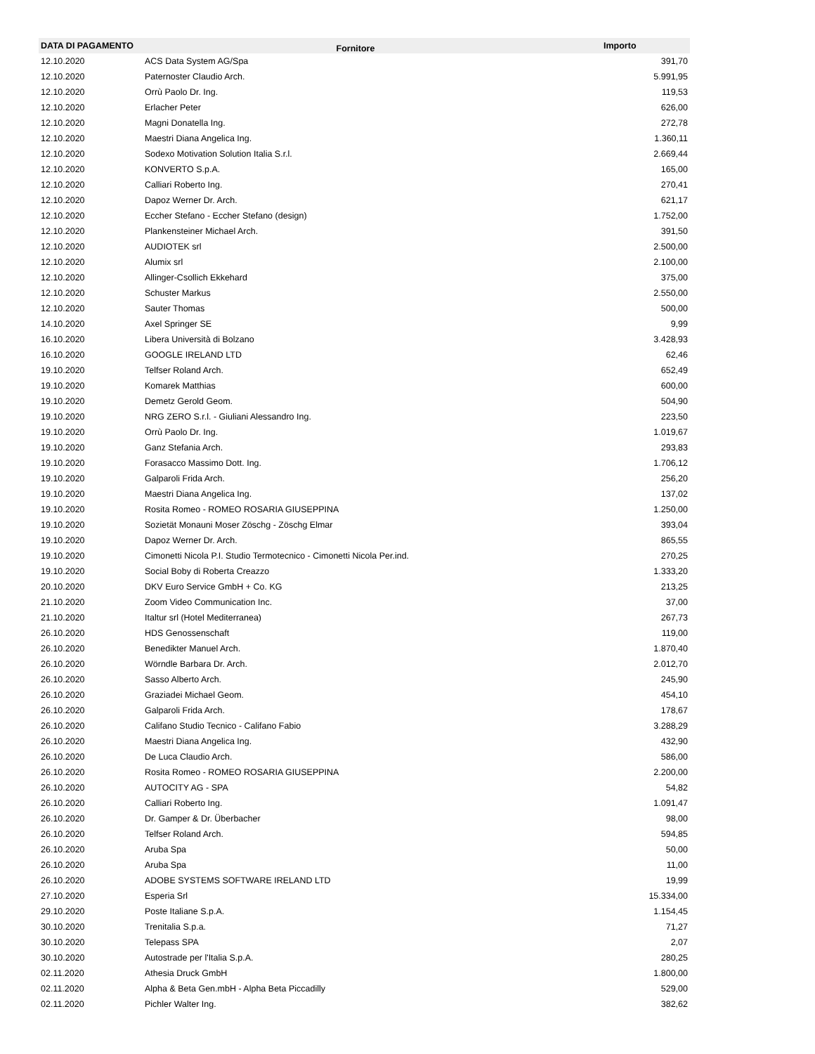| DATA DI PAGAMENTO | Fornitore | Importo |
| --- | --- | --- |
| 12.10.2020 | ACS Data System AG/Spa | 391,70 |
| 12.10.2020 | Paternoster Claudio Arch. | 5.991,95 |
| 12.10.2020 | Orrù Paolo Dr. Ing. | 119,53 |
| 12.10.2020 | Erlacher Peter | 626,00 |
| 12.10.2020 | Magni Donatella Ing. | 272,78 |
| 12.10.2020 | Maestri Diana Angelica Ing. | 1.360,11 |
| 12.10.2020 | Sodexo Motivation Solution Italia S.r.l. | 2.669,44 |
| 12.10.2020 | KONVERTO S.p.A. | 165,00 |
| 12.10.2020 | Calliari Roberto Ing. | 270,41 |
| 12.10.2020 | Dapoz Werner Dr. Arch. | 621,17 |
| 12.10.2020 | Eccher Stefano - Eccher Stefano (design) | 1.752,00 |
| 12.10.2020 | Plankensteiner Michael Arch. | 391,50 |
| 12.10.2020 | AUDIOTEK srl | 2.500,00 |
| 12.10.2020 | Alumix srl | 2.100,00 |
| 12.10.2020 | Allinger-Csollich Ekkehard | 375,00 |
| 12.10.2020 | Schuster Markus | 2.550,00 |
| 12.10.2020 | Sauter Thomas | 500,00 |
| 14.10.2020 | Axel Springer SE | 9,99 |
| 16.10.2020 | Libera Università di Bolzano | 3.428,93 |
| 16.10.2020 | GOOGLE IRELAND LTD | 62,46 |
| 19.10.2020 | Telfser Roland Arch. | 652,49 |
| 19.10.2020 | Komarek Matthias | 600,00 |
| 19.10.2020 | Demetz Gerold Geom. | 504,90 |
| 19.10.2020 | NRG ZERO S.r.l. - Giuliani Alessandro Ing. | 223,50 |
| 19.10.2020 | Orrù Paolo Dr. Ing. | 1.019,67 |
| 19.10.2020 | Ganz Stefania Arch. | 293,83 |
| 19.10.2020 | Forasacco Massimo Dott. Ing. | 1.706,12 |
| 19.10.2020 | Galparoli Frida Arch. | 256,20 |
| 19.10.2020 | Maestri Diana Angelica Ing. | 137,02 |
| 19.10.2020 | Rosita Romeo - ROMEO ROSARIA GIUSEPPINA | 1.250,00 |
| 19.10.2020 | Sozietät Monauni Moser Zöschg - Zöschg Elmar | 393,04 |
| 19.10.2020 | Dapoz Werner Dr. Arch. | 865,55 |
| 19.10.2020 | Cimonetti Nicola P.I. Studio Termotecnico - Cimonetti Nicola Per.ind. | 270,25 |
| 19.10.2020 | Social Boby di Roberta Creazzo | 1.333,20 |
| 20.10.2020 | DKV Euro Service GmbH + Co. KG | 213,25 |
| 21.10.2020 | Zoom Video Communication Inc. | 37,00 |
| 21.10.2020 | Italtur srl (Hotel Mediterranea) | 267,73 |
| 26.10.2020 | HDS Genossenschaft | 119,00 |
| 26.10.2020 | Benedikter Manuel Arch. | 1.870,40 |
| 26.10.2020 | Wörndle Barbara Dr. Arch. | 2.012,70 |
| 26.10.2020 | Sasso Alberto Arch. | 245,90 |
| 26.10.2020 | Graziadei Michael Geom. | 454,10 |
| 26.10.2020 | Galparoli Frida Arch. | 178,67 |
| 26.10.2020 | Califano Studio Tecnico - Califano Fabio | 3.288,29 |
| 26.10.2020 | Maestri Diana Angelica Ing. | 432,90 |
| 26.10.2020 | De Luca Claudio Arch. | 586,00 |
| 26.10.2020 | Rosita Romeo - ROMEO ROSARIA GIUSEPPINA | 2.200,00 |
| 26.10.2020 | AUTOCITY AG - SPA | 54,82 |
| 26.10.2020 | Calliari Roberto Ing. | 1.091,47 |
| 26.10.2020 | Dr. Gamper & Dr. Überbacher | 98,00 |
| 26.10.2020 | Telfser Roland Arch. | 594,85 |
| 26.10.2020 | Aruba Spa | 50,00 |
| 26.10.2020 | Aruba Spa | 11,00 |
| 26.10.2020 | ADOBE SYSTEMS SOFTWARE IRELAND LTD | 19,99 |
| 27.10.2020 | Esperia Srl | 15.334,00 |
| 29.10.2020 | Poste Italiane S.p.A. | 1.154,45 |
| 30.10.2020 | Trenitalia S.p.a. | 71,27 |
| 30.10.2020 | Telepass SPA | 2,07 |
| 30.10.2020 | Autostrade per l'Italia S.p.A. | 280,25 |
| 02.11.2020 | Athesia Druck GmbH | 1.800,00 |
| 02.11.2020 | Alpha & Beta Gen.mbH - Alpha Beta Piccadilly | 529,00 |
| 02.11.2020 | Pichler Walter Ing. | 382,62 |